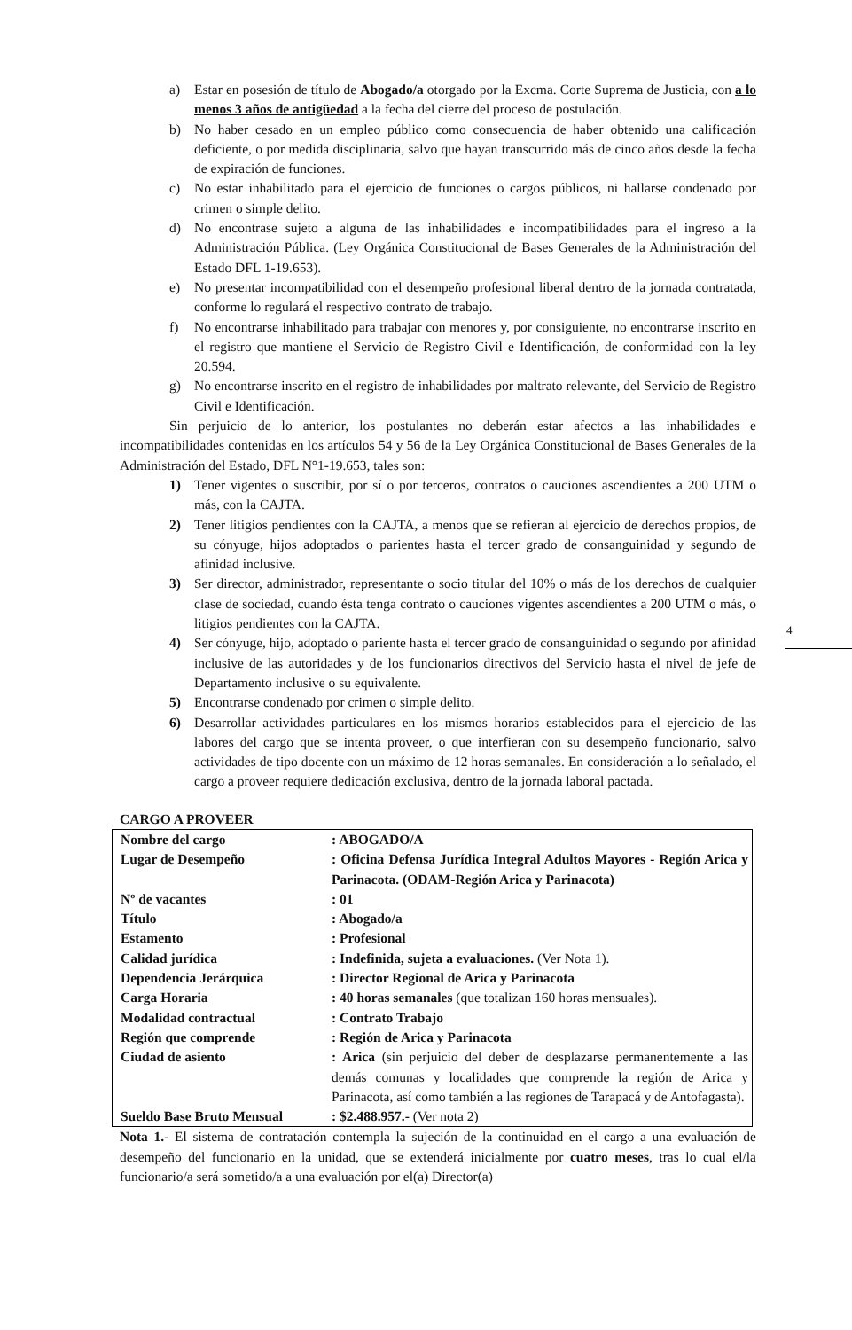a) Estar en posesión de título de Abogado/a otorgado por la Excma. Corte Suprema de Justicia, con a lo menos 3 años de antigüedad a la fecha del cierre del proceso de postulación.
b) No haber cesado en un empleo público como consecuencia de haber obtenido una calificación deficiente, o por medida disciplinaria, salvo que hayan transcurrido más de cinco años desde la fecha de expiración de funciones.
c) No estar inhabilitado para el ejercicio de funciones o cargos públicos, ni hallarse condenado por crimen o simple delito.
d) No encontrase sujeto a alguna de las inhabilidades e incompatibilidades para el ingreso a la Administración Pública. (Ley Orgánica Constitucional de Bases Generales de la Administración del Estado DFL 1-19.653).
e) No presentar incompatibilidad con el desempeño profesional liberal dentro de la jornada contratada, conforme lo regulará el respectivo contrato de trabajo.
f) No encontrarse inhabilitado para trabajar con menores y, por consiguiente, no encontrarse inscrito en el registro que mantiene el Servicio de Registro Civil e Identificación, de conformidad con la ley 20.594.
g) No encontrarse inscrito en el registro de inhabilidades por maltrato relevante, del Servicio de Registro Civil e Identificación.
Sin perjuicio de lo anterior, los postulantes no deberán estar afectos a las inhabilidades e incompatibilidades contenidas en los artículos 54 y 56 de la Ley Orgánica Constitucional de Bases Generales de la Administración del Estado, DFL N°1-19.653, tales son:
1) Tener vigentes o suscribir, por sí o por terceros, contratos o cauciones ascendientes a 200 UTM o más, con la CAJTA.
2) Tener litigios pendientes con la CAJTA, a menos que se refieran al ejercicio de derechos propios, de su cónyuge, hijos adoptados o parientes hasta el tercer grado de consanguinidad y segundo de afinidad inclusive.
3) Ser director, administrador, representante o socio titular del 10% o más de los derechos de cualquier clase de sociedad, cuando ésta tenga contrato o cauciones vigentes ascendientes a 200 UTM o más, o litigios pendientes con la CAJTA.
4) Ser cónyuge, hijo, adoptado o pariente hasta el tercer grado de consanguinidad o segundo por afinidad inclusive de las autoridades y de los funcionarios directivos del Servicio hasta el nivel de jefe de Departamento inclusive o su equivalente.
5) Encontrarse condenado por crimen o simple delito.
6) Desarrollar actividades particulares en los mismos horarios establecidos para el ejercicio de las labores del cargo que se intenta proveer, o que interfieran con su desempeño funcionario, salvo actividades de tipo docente con un máximo de 12 horas semanales. En consideración a lo señalado, el cargo a proveer requiere dedicación exclusiva, dentro de la jornada laboral pactada.
CARGO A PROVEER
| Nombre del cargo | : ABOGADO/A |
| Lugar de Desempeño | : Oficina Defensa Jurídica Integral Adultos Mayores - Región Arica y Parinacota. (ODAM-Región Arica y Parinacota) |
| Nº de vacantes | : 01 |
| Título | : Abogado/a |
| Estamento | : Profesional |
| Calidad jurídica | : Indefinida, sujeta a evaluaciones. (Ver Nota 1). |
| Dependencia Jerárquica | : Director Regional de Arica y Parinacota |
| Carga Horaria | : 40 horas semanales (que totalizan 160 horas mensuales). |
| Modalidad contractual | : Contrato Trabajo |
| Región que comprende | : Región de Arica y Parinacota |
| Ciudad de asiento | : Arica (sin perjuicio del deber de desplazarse permanentemente a las demás comunas y localidades que comprende la región de Arica y Parinacota, así como también a las regiones de Tarapacá y de Antofagasta). |
| Sueldo Base Bruto Mensual | : $2.488.957.- (Ver nota 2) |
Nota 1.- El sistema de contratación contempla la sujeción de la continuidad en el cargo a una evaluación de desempeño del funcionario en la unidad, que se extenderá inicialmente por cuatro meses, tras lo cual el/la funcionario/a será sometido/a a una evaluación por el(a) Director(a)
4